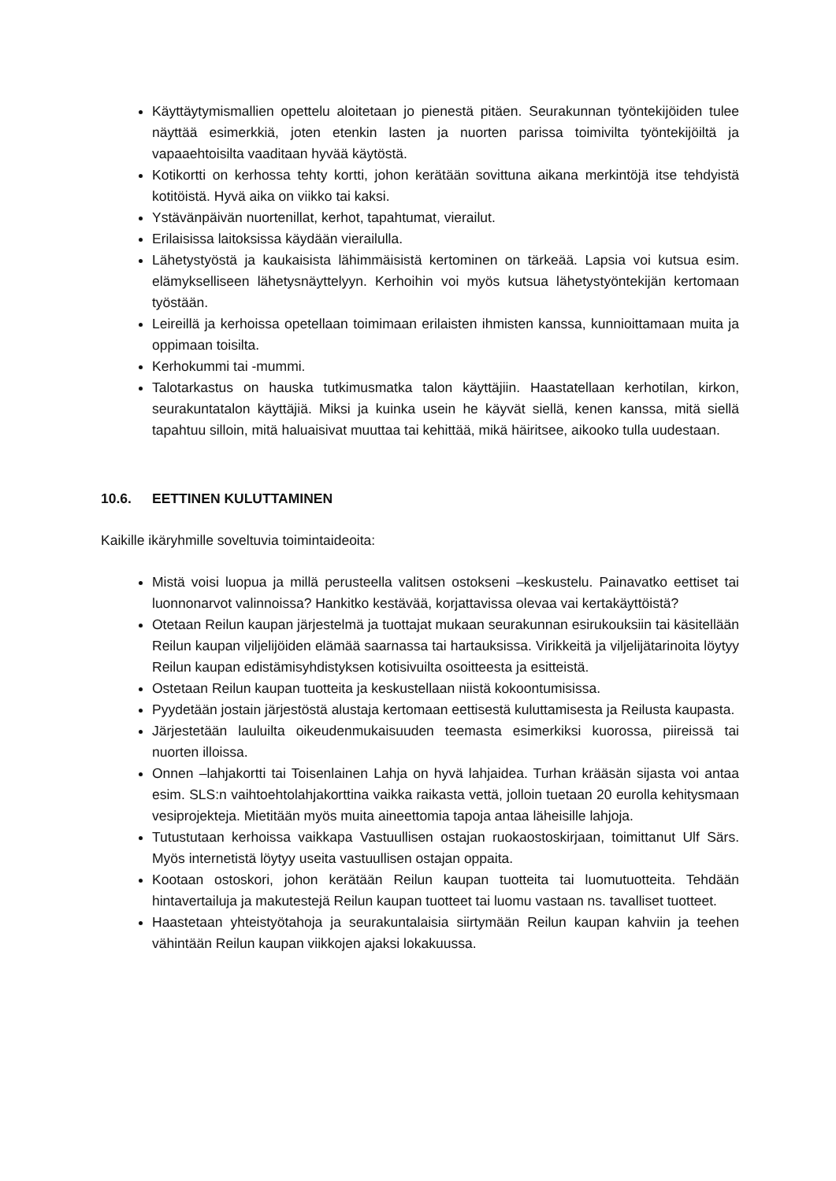Käyttäytymismallien opettelu aloitetaan jo pienestä pitäen. Seurakunnan työntekijöiden tulee näyttää esimerkkiä, joten etenkin lasten ja nuorten parissa toimivilta työntekijöiltä ja vapaaehtoisilta vaaditaan hyvää käytöstä.
Kotikortti on kerhossa tehty kortti, johon kerätään sovittuna aikana merkintöjä itse tehdyistä kotitöistä. Hyvä aika on viikko tai kaksi.
Ystävänpäivän nuortenillat, kerhot, tapahtumat, vierailut.
Erilaisissa laitoksissa käydään vierailulla.
Lähetystyöstä ja kaukaisista lähimmäisistä kertominen on tärkeää. Lapsia voi kutsua esim. elämykselliseen lähetysnäyttelyyn. Kerhoihin voi myös kutsua lähetystyöntekijän kertomaan työstään.
Leireillä ja kerhoissa opetellaan toimimaan erilaisten ihmisten kanssa, kunnioittamaan muita ja oppimaan toisilta.
Kerhokummi tai -mummi.
Talotarkastus on hauska tutkimusmatka talon käyttäjiin. Haastatellaan kerhotilan, kirkon, seurakuntatalon käyttäjiä. Miksi ja kuinka usein he käyvät siellä, kenen kanssa, mitä siellä tapahtuu silloin, mitä haluaisivat muuttaa tai kehittää, mikä häiritsee, aikooko tulla uudestaan.
10.6. EETTINEN KULUTTAMINEN
Kaikille ikäryhmille soveltuvia toimintaideoita:
Mistä voisi luopua ja millä perusteella valitsen ostokseni –keskustelu. Painavatko eettiset tai luonnonarvot valinnoissa? Hankitko kestävää, korjattavissa olevaa vai kertakäyttöistä?
Otetaan Reilun kaupan järjestelmä ja tuottajat mukaan seurakunnan esirukouksiin tai käsitellään Reilun kaupan viljelijöiden elämää saarnassa tai hartauksissa. Virikkeitä ja viljelijätarinoita löytyy Reilun kaupan edistämisyhdistyksen kotisivuilta osoitteesta ja esitteistä.
Ostetaan Reilun kaupan tuotteita ja keskustellaan niistä kokoontumisissa.
Pyydetään jostain järjestöstä alustaja kertomaan eettisestä kuluttamisesta ja Reilusta kaupasta.
Järjestetään lauluilta oikeudenmukaisuuden teemasta esimerkiksi kuorossa, piireissä tai nuorten illoissa.
Onnen –lahjakortti tai Toisenlainen Lahja on hyvä lahjaidea. Turhan krääsän sijasta voi antaa esim. SLS:n vaihtoehtolahjakorttina vaikka raikasta vettä, jolloin tuetaan 20 eurolla kehitysmaan vesiprojekteja. Mietitään myös muita aineettomia tapoja antaa läheisille lahjoja.
Tutustutaan kerhoissa vaikkapa Vastuullisen ostajan ruokaostoskirjaan, toimittanut Ulf Särs. Myös internetistä löytyy useita vastuullisen ostajan oppaita.
Kootaan ostoskori, johon kerätään Reilun kaupan tuotteita tai luomutuotteita. Tehdään hintavertailuja ja makutestejä Reilun kaupan tuotteet tai luomu vastaan ns. tavalliset tuotteet.
Haastetaan yhteistyötahoja ja seurakuntalaisia siirtymään Reilun kaupan kahviin ja teehen vähintään Reilun kaupan viikkojen ajaksi lokakuussa.